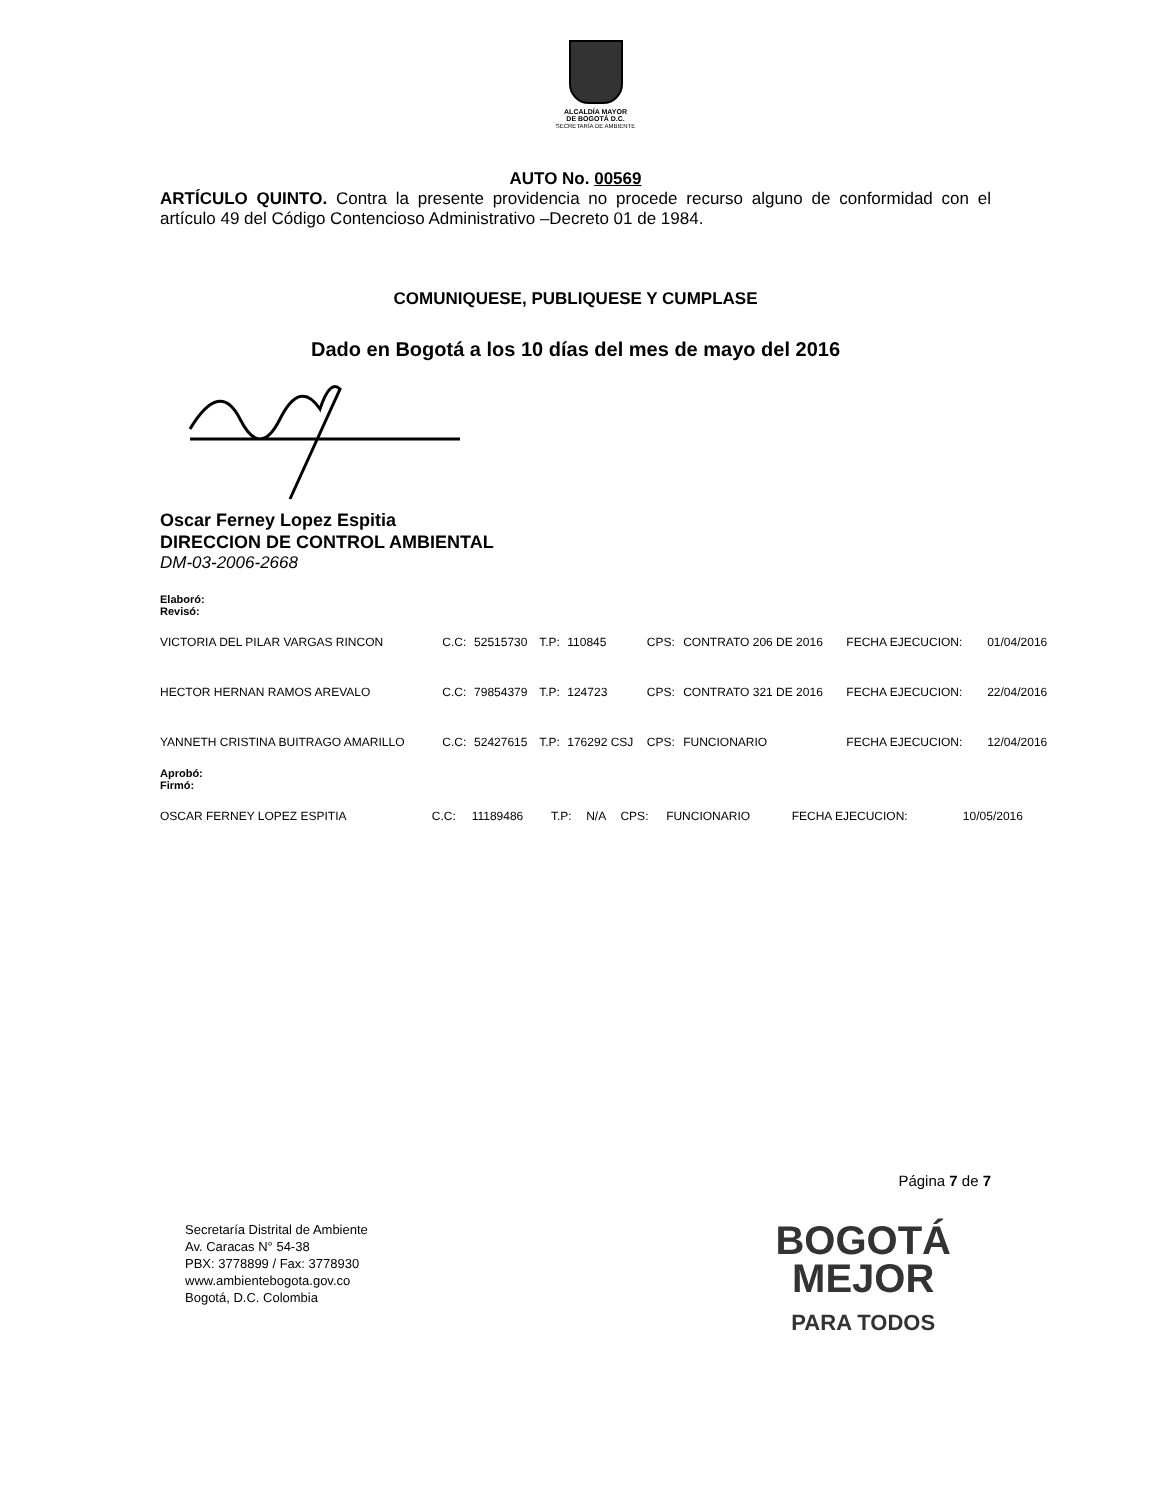ALCALDÍA MAYOR
DE BOGOTÁ D.C.
SECRETARÍA DE AMBIENTE
AUTO No. 00569
ARTÍCULO QUINTO. Contra la presente providencia no procede recurso alguno de conformidad con el artículo 49 del Código Contencioso Administrativo –Decreto 01 de 1984.
COMUNIQUESE, PUBLIQUESE Y CUMPLASE
Dado en Bogotá a los 10 días del mes de mayo del 2016
Oscar Ferney Lopez Espitia
DIRECCION DE CONTROL AMBIENTAL
DM-03-2006-2668
Elaboró:
Revisó:
| VICTORIA DEL PILAR VARGAS RINCON | C.C: | 52515730 | T.P: | 110845 | CPS: | CONTRATO 206 DE 2016 | FECHA EJECUCION: | | 01/04/2016 |
| HECTOR HERNAN RAMOS AREVALO | C.C: | 79854379 | T.P: | 124723 | CPS: | CONTRATO 321 DE 2016 | FECHA EJECUCION: | | 22/04/2016 |
| YANNETH CRISTINA BUITRAGO AMARILLO | C.C: | 52427615 | T.P: | 176292 CSJ | CPS: | FUNCIONARIO | FECHA EJECUCION: | | 12/04/2016 |
Aprobó:
Firmó:
| OSCAR FERNEY LOPEZ ESPITIA | C.C: | 11189486 | T.P: | N/A | CPS: | FUNCIONARIO | FECHA EJECUCION: | 10/05/2016 | |
Página 7 de 7
Secretaría Distrital de Ambiente
Av. Caracas N° 54-38
PBX: 3778899 / Fax: 3778930
www.ambientebogota.gov.co
Bogotá, D.C. Colombia
BOGOTÁ
MEJOR
PARA TODOS